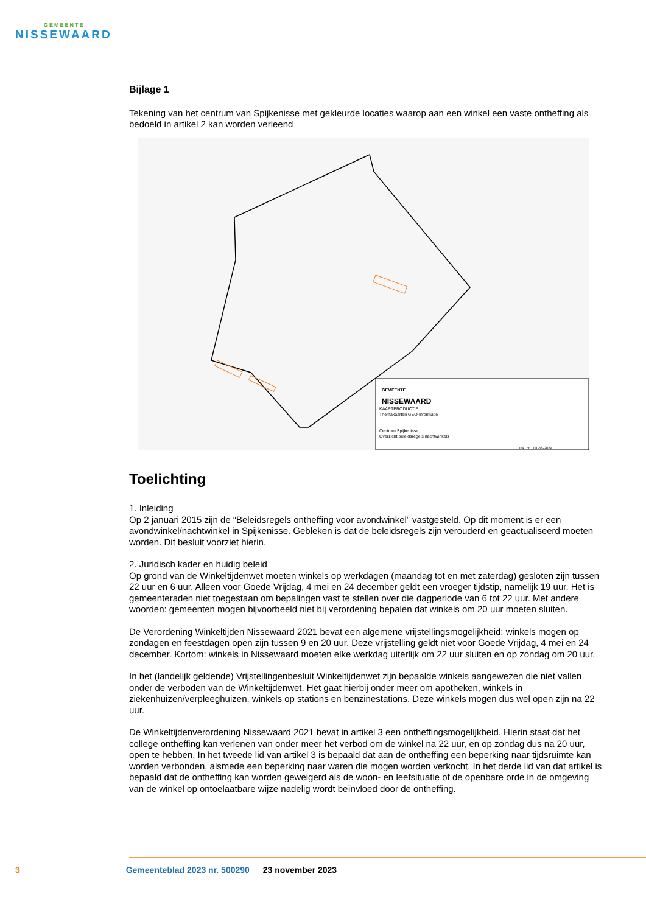GEMEENTE
NISSEWAARD
Bijlage 1
Tekening van het centrum van Spijkenisse met gekleurde locaties waarop aan een winkel een vaste ontheffing als bedoeld in artikel 2 kan worden verleend
GEMEENTE
NISSEWAARD
KAARTPRODUCTIE
Themakaarten GEO-Informatie
Centrum Spijkenisse
Overzicht beleidsregels nachtwinkels
Tek. nr. : 01-58-2024
Toelichting
1. Inleiding
Op 2 januari 2015 zijn de “Beleidsregels ontheffing voor avondwinkel” vastgesteld. Op dit moment is er een avondwinkel/nachtwinkel in Spijkenisse. Gebleken is dat de beleidsregels zijn verouderd en geactualiseerd moeten worden. Dit besluit voorziet hierin.
2. Juridisch kader en huidig beleid
Op grond van de Winkeltijdenwet moeten winkels op werkdagen (maandag tot en met zaterdag) gesloten zijn tussen 22 uur en 6 uur. Alleen voor Goede Vrijdag, 4 mei en 24 december geldt een vroeger tijdstip, namelijk 19 uur. Het is gemeenteraden niet toegestaan om bepalingen vast te stellen over die dagperiode van 6 tot 22 uur. Met andere woorden: gemeenten mogen bijvoorbeeld niet bij verordening bepalen dat winkels om 20 uur moeten sluiten.
De Verordening Winkeltijden Nissewaard 2021 bevat een algemene vrijstellingsmogelijkheid: winkels mogen op zondagen en feestdagen open zijn tussen 9 en 20 uur. Deze vrijstelling geldt niet voor Goede Vrijdag, 4 mei en 24 december. Kortom: winkels in Nissewaard moeten elke werkdag uiterlijk om 22 uur sluiten en op zondag om 20 uur.
In het (landelijk geldende) Vrijstellingenbesluit Winkeltijdenwet zijn bepaalde winkels aangewezen die niet vallen onder de verboden van de Winkeltijdenwet. Het gaat hierbij onder meer om apotheken, winkels in ziekenhuizen/verpleeghuizen, winkels op stations en benzinestations. Deze winkels mogen dus wel open zijn na 22 uur.
De Winkeltijdenverordening Nissewaard 2021 bevat in artikel 3 een ontheffingsmogelijkheid. Hierin staat dat het college ontheffing kan verlenen van onder meer het verbod om de winkel na 22 uur, en op zondag dus na 20 uur, open te hebben. In het tweede lid van artikel 3 is bepaald dat aan de ontheffing een beperking naar tijdsruimte kan worden verbonden, alsmede een beperking naar waren die mogen worden verkocht. In het derde lid van dat artikel is bepaald dat de ontheffing kan worden geweigerd als de woon- en leefsituatie of de openbare orde in de omgeving van de winkel op ontoelaatbare wijze nadelig wordt beïnvloed door de ontheffing.
3 Gemeenteblad 2023 nr. 500290 23 november 2023